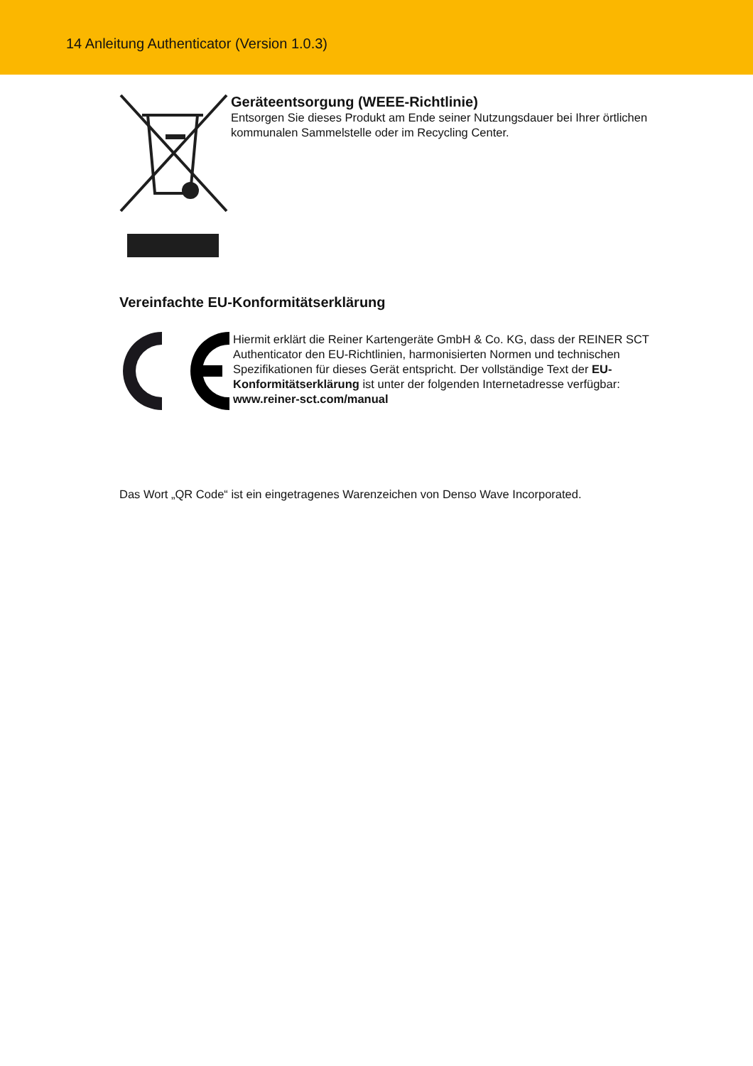14 Anleitung Authenticator (Version 1.0.3)
Geräteentsorgung (WEEE-Richtlinie)
Entsorgen Sie dieses Produkt am Ende seiner Nutzungsdauer bei Ihrer örtlichen kommunalen Sammelstelle oder im Recycling Center.
Vereinfachte EU-Konformitätserklärung
Hiermit erklärt die Reiner Kartengeräte GmbH & Co. KG, dass der REINER SCT Authenticator den EU-Richtlinien, harmonisierten Normen und technischen Spezifikationen für dieses Gerät entspricht. Der vollständige Text der EU-Konformitätserklärung ist unter der folgenden Internetadresse verfügbar: www.reiner-sct.com/manual
Das Wort „QR Code“ ist ein eingetragenes Warenzeichen von Denso Wave Incorporated.